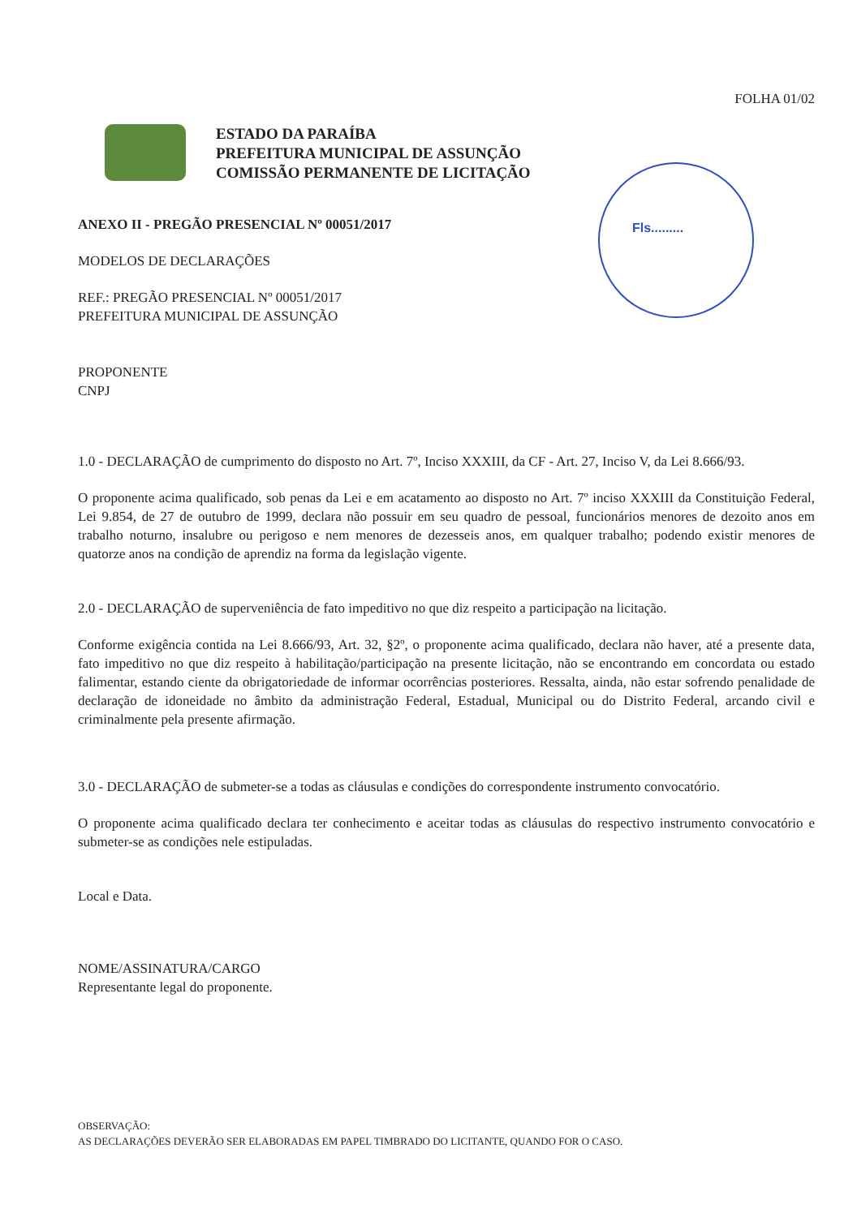Fls.........
FOLHA 01/02
ESTADO DA PARAÍBA
PREFEITURA MUNICIPAL DE ASSUNÇÃO
COMISSÃO PERMANENTE DE LICITAÇÃO
ANEXO II - PREGÃO PRESENCIAL Nº 00051/2017
MODELOS DE DECLARAÇÕES
REF.: PREGÃO PRESENCIAL Nº 00051/2017
PREFEITURA MUNICIPAL DE ASSUNÇÃO
PROPONENTE
CNPJ
1.0 - DECLARAÇÃO de cumprimento do disposto no Art. 7º, Inciso XXXIII, da CF - Art. 27, Inciso V, da Lei 8.666/93.
O proponente acima qualificado, sob penas da Lei e em acatamento ao disposto no Art. 7º inciso XXXIII da Constituição Federal, Lei 9.854, de 27 de outubro de 1999, declara não possuir em seu quadro de pessoal, funcionários menores de dezoito anos em trabalho noturno, insalubre ou perigoso e nem menores de dezesseis anos, em qualquer trabalho; podendo existir menores de quatorze anos na condição de aprendiz na forma da legislação vigente.
2.0 - DECLARAÇÃO de superveniência de fato impeditivo no que diz respeito a participação na licitação.
Conforme exigência contida na Lei 8.666/93, Art. 32, §2º, o proponente acima qualificado, declara não haver, até a presente data, fato impeditivo no que diz respeito à habilitação/participação na presente licitação, não se encontrando em concordata ou estado falimentar, estando ciente da obrigatoriedade de informar ocorrências posteriores. Ressalta, ainda, não estar sofrendo penalidade de declaração de idoneidade no âmbito da administração Federal, Estadual, Municipal ou do Distrito Federal, arcando civil e criminalmente pela presente afirmação.
3.0 - DECLARAÇÃO de submeter-se a todas as cláusulas e condições do correspondente instrumento convocatório.
O proponente acima qualificado declara ter conhecimento e aceitar todas as cláusulas do respectivo instrumento convocatório e submeter-se as condições nele estipuladas.
Local e Data.
NOME/ASSINATURA/CARGO
Representante legal do proponente.
OBSERVAÇÃO:
AS DECLARAÇÕES DEVERÃO SER ELABORADAS EM PAPEL TIMBRADO DO LICITANTE, QUANDO FOR O CASO.